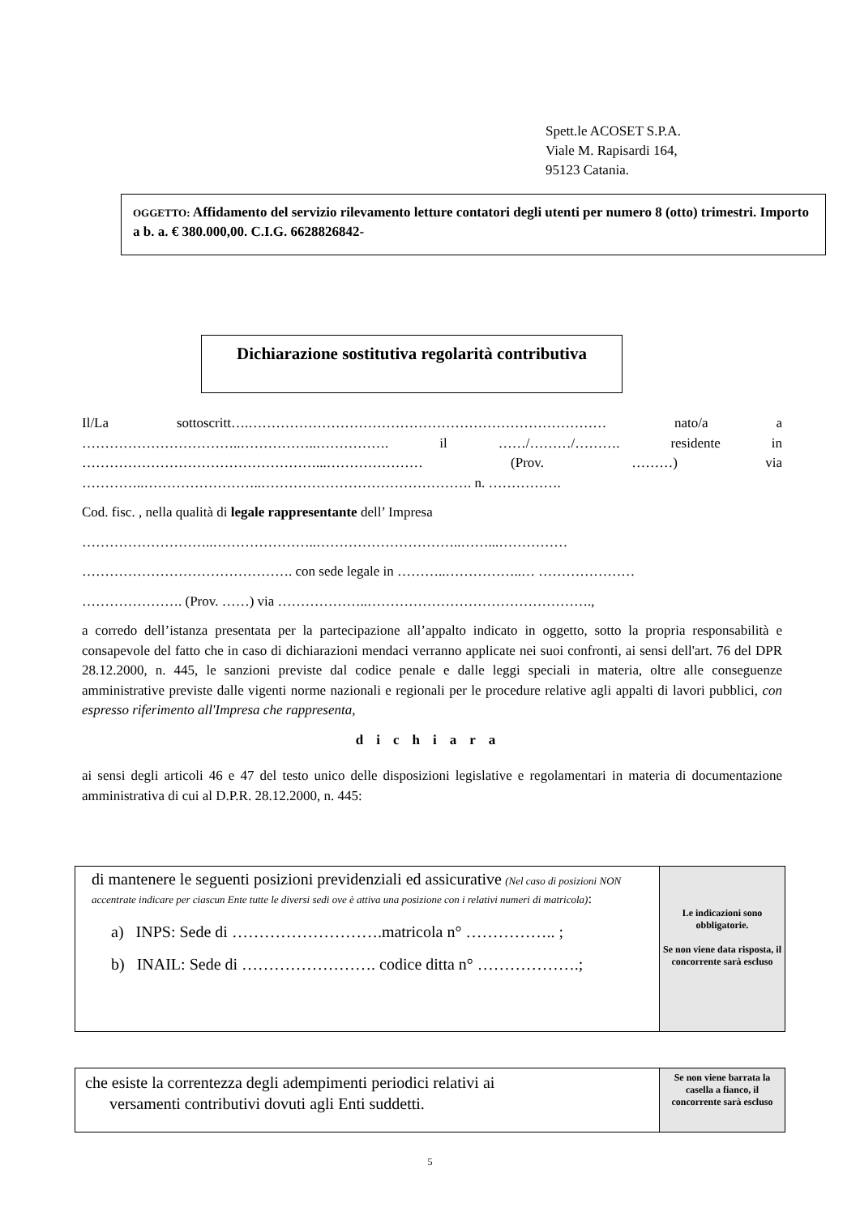Spett.le ACOSET S.P.A.
Viale M. Rapisardi 164,
95123 Catania.
OGGETTO: Affidamento del servizio rilevamento letture contatori degli utenti per numero 8 (otto) trimestri. Importo a b. a. € 380.000,00. C.I.G. 6628826842-
Dichiarazione sostitutiva regolarità contributiva
Il/La sottoscritt….…………………………………………………………………… nato/a a ……………………………..……………..……………. il ……/………/………. residente in ……………………………………………...………………… (Prov. ………) via …………..……………………..………………………………………. n. …………….
Cod. fisc. , nella qualità di legale rappresentante dell’ Impresa
………………………..…………………..…………………………..……...……………
………………………………………. con sede legale in ………..……………..… …………………
…………………. (Prov. ……) via ………………..………………………………………….,
a corredo dell’istanza presentata per la partecipazione all’appalto indicato in oggetto, sotto la propria responsabilità e consapevole del fatto che in caso di dichiarazioni mendaci verranno applicate nei suoi confronti, ai sensi dell'art. 76 del DPR 28.12.2000, n. 445, le sanzioni previste dal codice penale e dalle leggi speciali in materia, oltre alle conseguenze amministrative previste dalle vigenti norme nazionali e regionali per le procedure relative agli appalti di lavori pubblici, con espresso riferimento all'Impresa che rappresenta,
dichiara
ai sensi degli articoli 46 e 47 del testo unico delle disposizioni legislative e regolamentari in materia di documentazione amministrativa di cui al D.P.R. 28.12.2000, n. 445:
| di mantenere le seguenti posizioni previdenziali ed assicurative (Nel caso di posizioni NON accentrate indicare per ciascun Ente tutte le diversi sedi ove è attiva una posizione con i relativi numeri di matricola) : a) INPS: Sede di ……………………….matricola n° …………….. ; b) INAIL: Sede di ……………………. codice ditta n° ……………….; | Le indicazioni sono obbligatorie. Se non viene data risposta, il concorrente sarà escluso |
| che esiste la correntezza degli adempimenti periodici relativi ai versamenti contributivi dovuti agli Enti suddetti. | Se non viene barrata la casella a fianco, il concorrente sarà escluso |
5